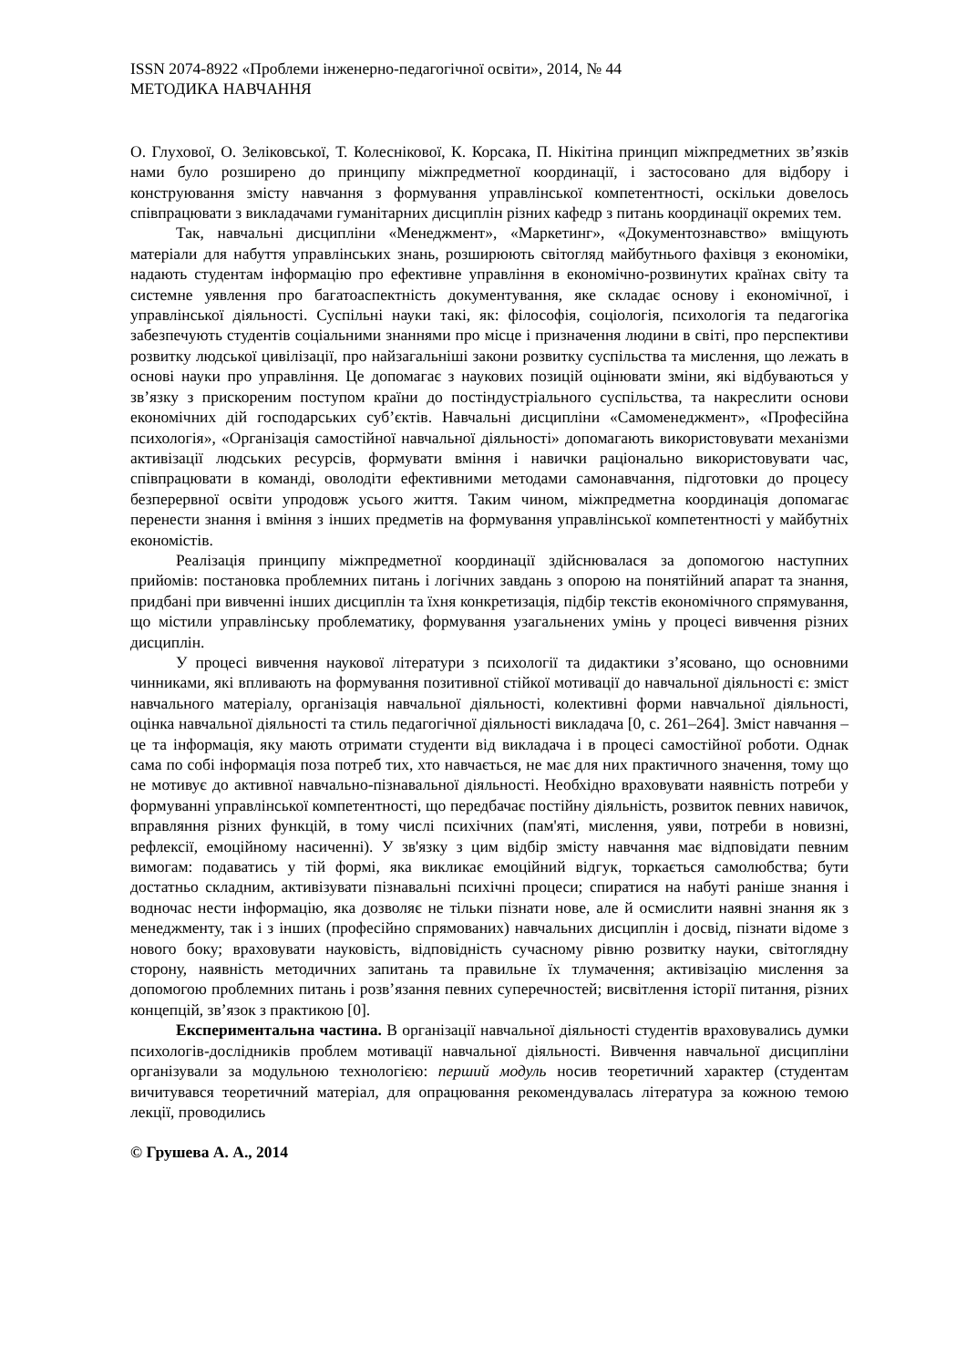ISSN 2074-8922 «Проблеми інженерно-педагогічної освіти», 2014, № 44
МЕТОДИКА НАВЧАННЯ
О. Глухової, О. Зеліковської, Т. Колеснікової, К. Корсака, П. Нікітіна принцип міжпредметних зв’язків нами було розширено до принципу міжпредметної координації, і застосовано для відбору і конструювання змісту навчання з формування управлінської компетентності, оскільки довелось співпрацювати з викладачами гуманітарних дисциплін різних кафедр з питань координації окремих тем.
Так, навчальні дисципліни «Менеджмент», «Маркетинг», «Документознавство» вміщують матеріали для набуття управлінських знань, розширюють світогляд майбутнього фахівця з економіки, надають студентам інформацію про ефективне управління в економічно-розвинутих країнах світу та системне уявлення про багатоаспектність документування, яке складає основу і економічної, і управлінської діяльності. Суспільні науки такі, як: філософія, соціологія, психологія та педагогіка забезпечують студентів соціальними знаннями про місце і призначення людини в світі, про перспективи розвитку людської цивілізації, про найзагальніші закони розвитку суспільства та мислення, що лежать в основі науки про управління. Це допомагає з наукових позицій оцінювати зміни, які відбуваються у зв’язку з прискореним поступом країни до постіндустріального суспільства, та накреслити основи економічних дій господарських суб’єктів. Навчальні дисципліни «Самоменеджмент», «Професійна психологія», «Організація самостійної навчальної діяльності» допомагають використовувати механізми активізації людських ресурсів, формувати вміння і навички раціонально використовувати час, співпрацювати в команді, оволодіти ефективними методами самонавчання, підготовки до процесу безперервної освіти упродовж усього життя. Таким чином, міжпредметна координація допомагає перенести знання і вміння з інших предметів на формування управлінської компетентності у майбутніх економістів.
Реалізація принципу міжпредметної координації здійснювалася за допомогою наступних прийомів: постановка проблемних питань і логічних завдань з опорою на понятійний апарат та знання, придбані при вивченні інших дисциплін та їхня конкретизація, підбір текстів економічного спрямування, що містили управлінську проблематику, формування узагальнених умінь у процесі вивчення різних дисциплін.
У процесі вивчення наукової літератури з психології та дидактики з’ясовано, що основними чинниками, які впливають на формування позитивної стійкої мотивації до навчальної діяльності є: зміст навчального матеріалу, організація навчальної діяльності, колективні форми навчальної діяльності, оцінка навчальної діяльності та стиль педагогічної діяльності викладача [0, с. 261–264]. Зміст навчання – це та інформація, яку мають отримати студенти від викладача і в процесі самостійної роботи. Однак сама по собі інформація поза потреб тих, хто навчається, не має для них практичного значення, тому що не мотивує до активної навчально-пізнавальної діяльності. Необхідно враховувати наявність потреби у формуванні управлінської компетентності, що передбачає постійну діяльність, розвиток певних навичок, вправляння різних функцій, в тому числі психічних (пам'яті, мислення, уяви, потреби в новизні, рефлексії, емоційному насиченні). У зв'язку з цим відбір змісту навчання має відповідати певним вимогам: подаватись у тій формі, яка викликає емоційний відгук, торкається самолюбства; бути достатньо складним, активізувати пізнавальні психічні процеси; спиратися на набуті раніше знання і водночас нести інформацію, яка дозволяє не тільки пізнати нове, але й осмислити наявні знання як з менеджменту, так і з інших (професійно спрямованих) навчальних дисциплін і досвід, пізнати відоме з нового боку; враховувати науковість, відповідність сучасному рівню розвитку науки, світоглядну сторону, наявність методичних запитань та правильне їх тлумачення; активізацію мислення за допомогою проблемних питань і розв’язання певних суперечностей; висвітлення історії питання, різних концепцій, зв’язок з практикою [0].
Експериментальна частина. В організації навчальної діяльності студентів враховувались думки психологів-дослідників проблем мотивації навчальної діяльності. Вивчення навчальної дисципліни організували за модульною технологією: перший модуль носив теоретичний характер (студентам вичитувався теоретичний матеріал, для опрацювання рекомендувалась література за кожною темою лекції, проводились
© Грушева А. А., 2014